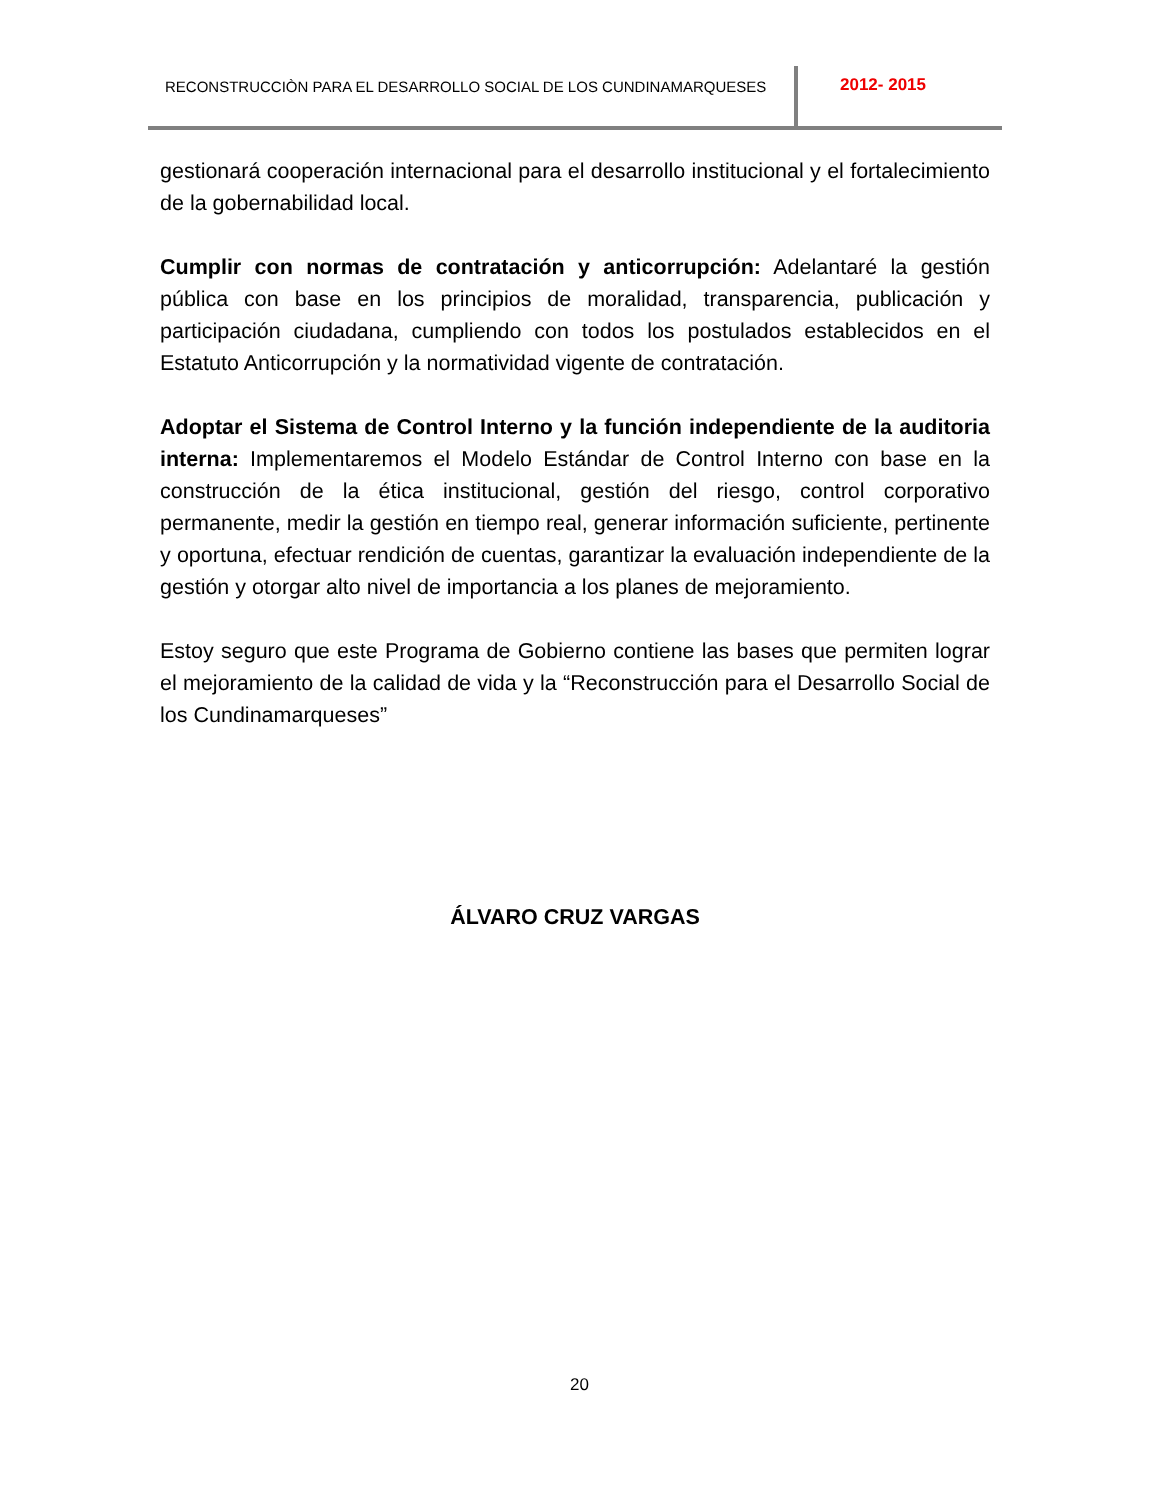RECONSTRUCCIÒN PARA EL DESARROLLO SOCIAL DE LOS CUNDINAMARQUESES
2012- 2015
gestionará cooperación internacional para el desarrollo institucional y el fortalecimiento de la gobernabilidad local.
Cumplir con normas de contratación y anticorrupción: Adelantaré la gestión pública con base en los principios de moralidad, transparencia, publicación y participación ciudadana, cumpliendo con todos los postulados establecidos en el Estatuto Anticorrupción y la normatividad vigente de contratación.
Adoptar el Sistema de Control Interno y la función independiente de la auditoria interna: Implementaremos el Modelo Estándar de Control Interno con base en la construcción de la ética institucional, gestión del riesgo, control corporativo permanente, medir la gestión en tiempo real, generar información suficiente, pertinente y oportuna, efectuar rendición de cuentas, garantizar la evaluación independiente de la gestión y otorgar alto nivel de importancia a los planes de mejoramiento.
Estoy seguro que este Programa de Gobierno contiene las bases que permiten lograr el mejoramiento de la calidad de vida y la “Reconstrucción para el Desarrollo Social de los Cundinamarqueses”
ÁLVARO CRUZ VARGAS
20